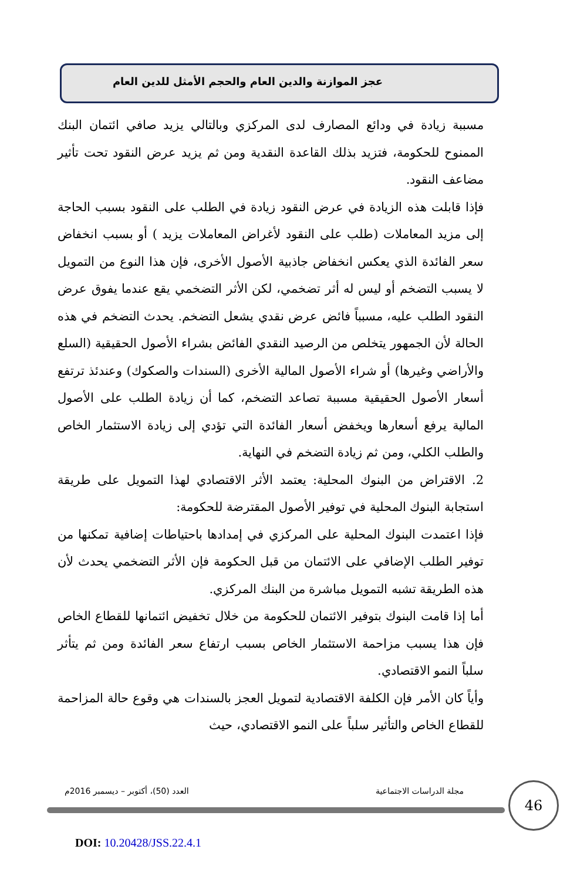عجز الموازنة والدين العام والحجم الأمثل للدين العام
مسببة زيادة في ودائع المصارف لدى المركزي وبالتالي يزيد صافي ائتمان البنك الممنوح للحكومة، فتزيد بذلك القاعدة النقدية ومن ثم يزيد عرض النقود تحت تأثير مضاعف النقود.
فإذا قابلت هذه الزيادة في عرض النقود زيادة في الطلب على النقود بسبب الحاجة إلى مزيد المعاملات (طلب على النقود لأغراض المعاملات يزيد ) أو بسبب انخفاض سعر الفائدة الذي يعكس انخفاض جاذبية الأصول الأخرى، فإن هذا النوع من التمويل لا يسبب التضخم أو ليس له أثر تضخمي، لكن الأثر التضخمي يقع عندما يفوق عرض النقود الطلب عليه، مسبباً فائض عرض نقدي يشعل التضخم. يحدث التضخم في هذه الحالة لأن الجمهور يتخلص من الرصيد النقدي الفائض بشراء الأصول الحقيقية (السلع والأراضي وغيرها) أو شراء الأصول المالية الأخرى (السندات والصكوك) وعندئذ ترتفع أسعار الأصول الحقيقية مسببة تصاعد التضخم، كما أن زيادة الطلب على الأصول المالية يرفع أسعارها ويخفض أسعار الفائدة التي تؤدي إلى زيادة الاستثمار الخاص والطلب الكلي، ومن ثم زيادة التضخم في النهاية.
2. الاقتراض من البنوك المحلية: يعتمد الأثر الاقتصادي لهذا التمويل على طريقة استجابة البنوك المحلية في توفير الأصول المقترضة للحكومة:
فإذا اعتمدت البنوك المحلية على المركزي في إمدادها باحتياطات إضافية تمكنها من توفير الطلب الإضافي على الائتمان من قبل الحكومة فإن الأثر التضخمي يحدث لأن هذه الطريقة تشبه التمويل مباشرة من البنك المركزي.
أما إذا قامت البنوك بتوفير الائتمان للحكومة من خلال تخفيض ائتمانها للقطاع الخاص فإن هذا يسبب مزاحمة الاستثمار الخاص بسبب ارتفاع سعر الفائدة ومن ثم يتأثر سلباً النمو الاقتصادي.
وأياً كان الأمر فإن الكلفة الاقتصادية لتمويل العجز بالسندات هي وقوع حالة المزاحمة للقطاع الخاص والتأثير سلباً على النمو الاقتصادي، حيث
مجلة الدراسات الاجتماعية العدد (50)، أكتوبر – ديسمبر 2016م 46
DOI: 10.20428/JSS.22.4.1